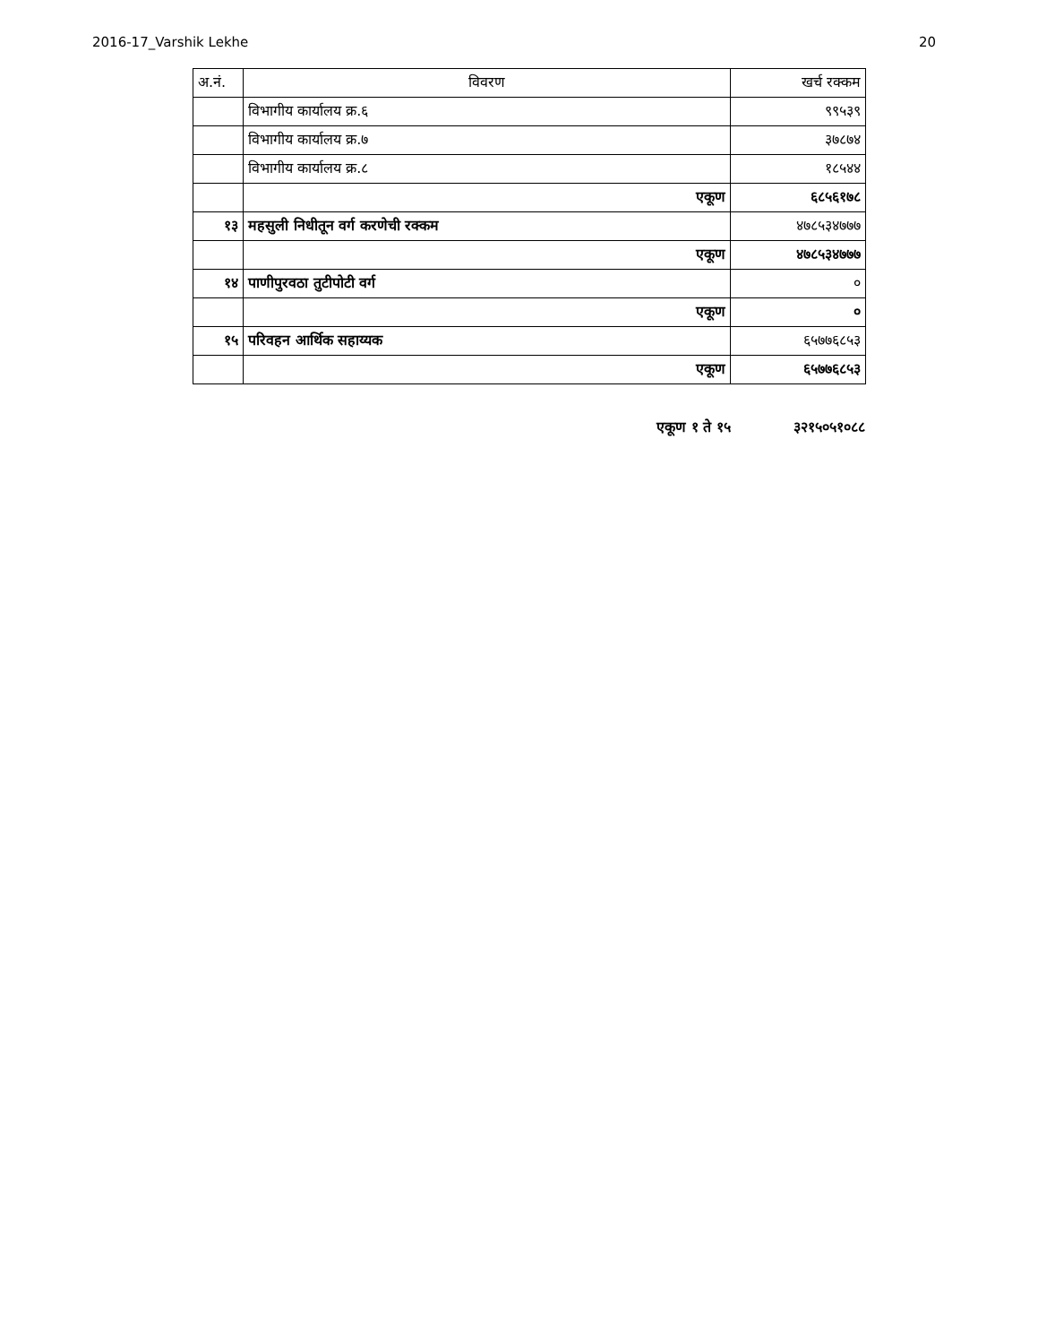2016-17_Varshik Lekhe 20
| अ.नं. | विवरण | खर्च रक्कम |
| --- | --- | --- |
| | विभागीय कार्यालय क्र.६ | ९९५३९ |
| | विभागीय कार्यालय क्र.७ | ३७८७४ |
| | विभागीय कार्यालय क्र.८ | १८५४४ |
| | एकूण | ६८५६१७८ |
| १३ | महसुली निधीतून वर्ग करणेची रक्कम | ४७८५३४७७७ |
| | एकूण | ४७८५३४७७७ |
| १४ | पाणीपुरवठा तुटीपोटी वर्ग | ० |
| | एकूण | ० |
| १५ | परिवहन आर्थिक सहाय्यक | ६५७७६८५३ |
| | एकूण | ६५७७६८५३ |
एकूण १ ते १५ ३२१५०५१०८८